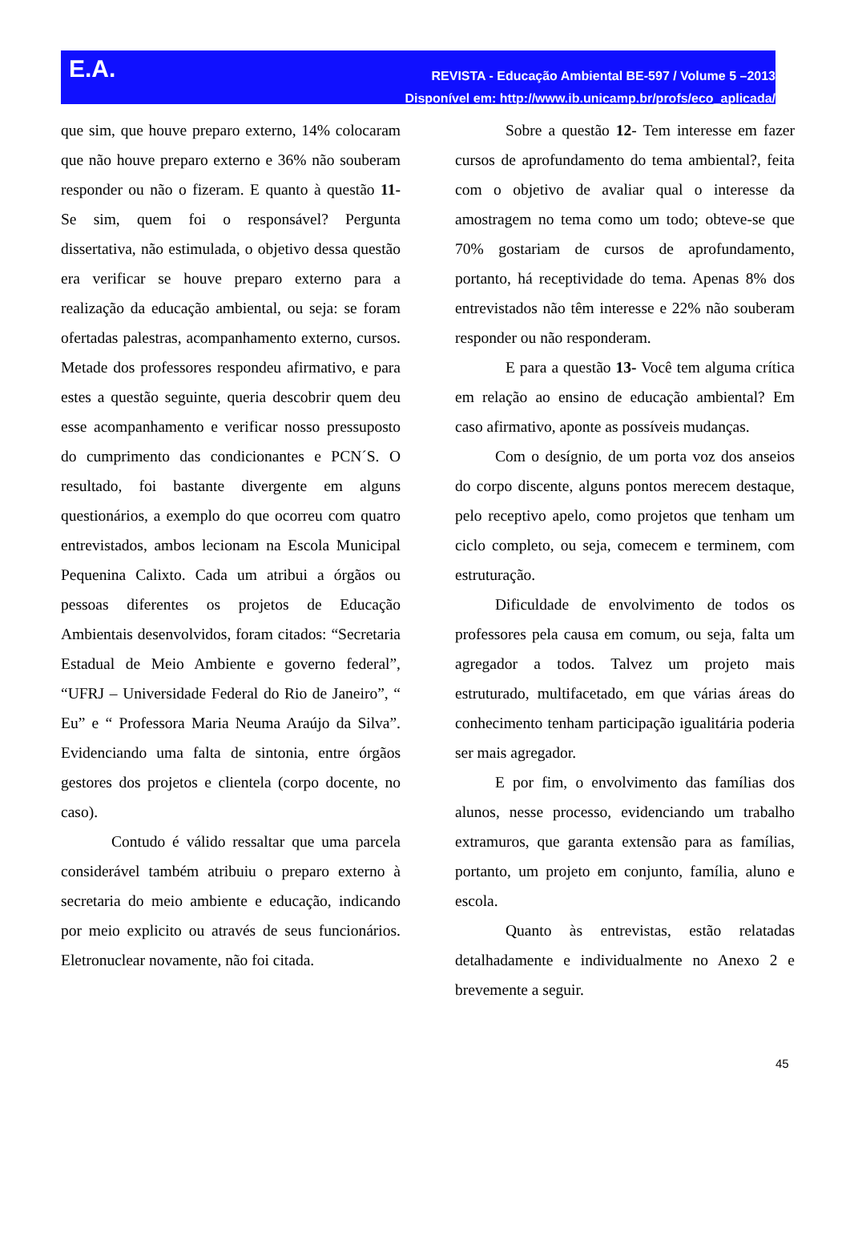E.A.
REVISTA - Educação Ambiental BE-597 / Volume 5 –2013
Disponível em: http://www.ib.unicamp.br/profs/eco_aplicada/
que sim, que houve preparo externo, 14% colocaram que não houve preparo externo e 36% não souberam responder ou não o fizeram. E quanto à questão 11- Se sim, quem foi o responsável? Pergunta dissertativa, não estimulada, o objetivo dessa questão era verificar se houve preparo externo para a realização da educação ambiental, ou seja: se foram ofertadas palestras, acompanhamento externo, cursos. Metade dos professores respondeu afirmativo, e para estes a questão seguinte, queria descobrir quem deu esse acompanhamento e verificar nosso pressuposto do cumprimento das condicionantes e PCN´S. O resultado, foi bastante divergente em alguns questionários, a exemplo do que ocorreu com quatro entrevistados, ambos lecionam na Escola Municipal Pequenina Calixto. Cada um atribui a órgãos ou pessoas diferentes os projetos de Educação Ambientais desenvolvidos, foram citados: “Secretaria Estadual de Meio Ambiente e governo federal”, “UFRJ – Universidade Federal do Rio de Janeiro”, “ Eu” e “ Professora Maria Neuma Araújo da Silva”. Evidenciando uma falta de sintonia, entre órgãos gestores dos projetos e clientela (corpo docente, no caso).
Contudo é válido ressaltar que uma parcela considerável também atribuiu o preparo externo à secretaria do meio ambiente e educação, indicando por meio explicito ou através de seus funcionários. Eletronuclear novamente, não foi citada.
Sobre a questão 12- Tem interesse em fazer cursos de aprofundamento do tema ambiental?, feita com o objetivo de avaliar qual o interesse da amostragem no tema como um todo; obteve-se que 70% gostariam de cursos de aprofundamento, portanto, há receptividade do tema. Apenas 8% dos entrevistados não têm interesse e 22% não souberam responder ou não responderam.
E para a questão 13- Você tem alguma crítica em relação ao ensino de educação ambiental? Em caso afirmativo, aponte as possíveis mudanças.
Com o desígnio, de um porta voz dos anseios do corpo discente, alguns pontos merecem destaque, pelo receptivo apelo, como projetos que tenham um ciclo completo, ou seja, comecem e terminem, com estruturação.
Dificuldade de envolvimento de todos os professores pela causa em comum, ou seja, falta um agregador a todos. Talvez um projeto mais estruturado, multifacetado, em que várias áreas do conhecimento tenham participação igualitária poderia ser mais agregador.
E por fim, o envolvimento das famílias dos alunos, nesse processo, evidenciando um trabalho extramuros, que garanta extensão para as famílias, portanto, um projeto em conjunto, família, aluno e escola.
Quanto às entrevistas, estão relatadas detalhadamente e individualmente no Anexo 2 e brevemente a seguir.
45